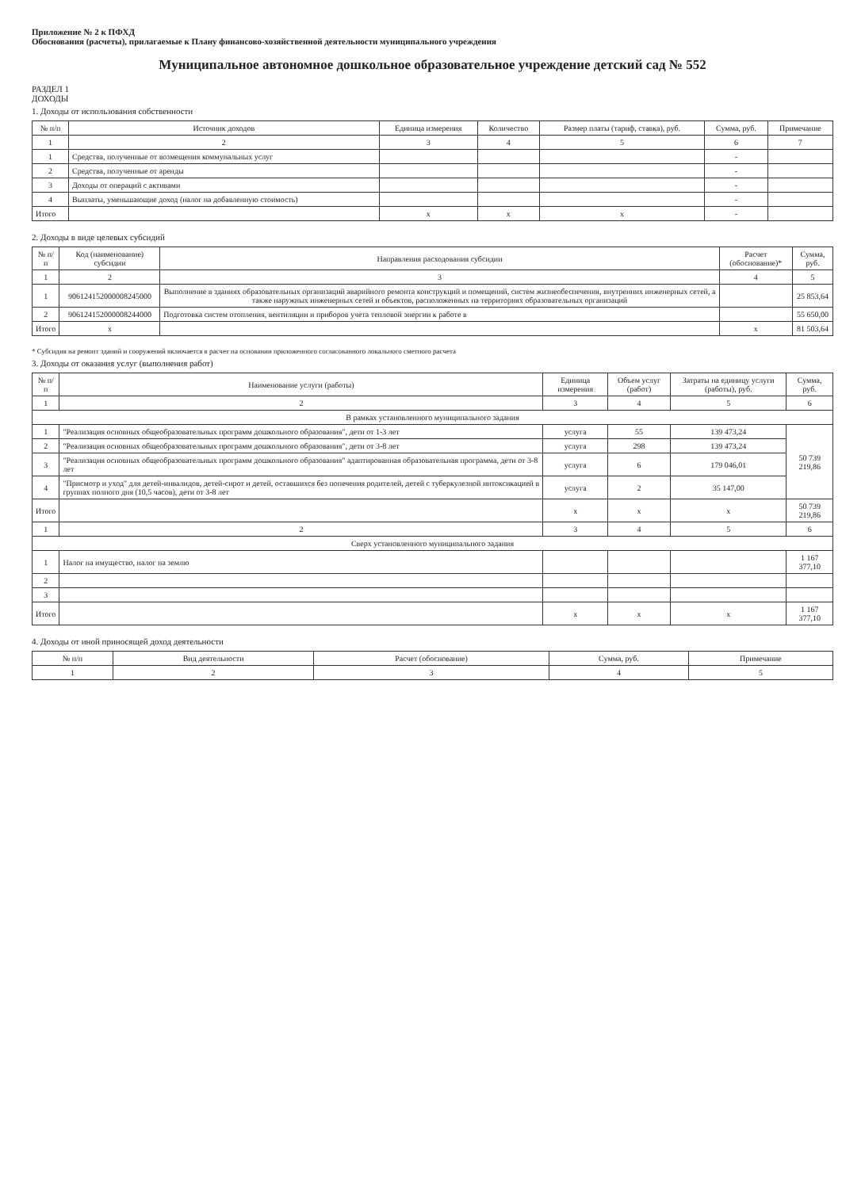Приложение № 2 к ПФХД
Обоснования (расчеты), прилагаемые к Плану финансово-хозяйственной деятельности муниципального учреждения
Муниципальное автономное дошкольное образовательное учреждение детский сад № 552
РАЗДЕЛ 1
ДОХОДЫ
1. Доходы от использования собственности
| № п/п | Источник доходов | Единица измерения | Количество | Размер платы (тариф, ставка), руб. | Сумма, руб. | Примечание |
| --- | --- | --- | --- | --- | --- | --- |
| 1 | 2 | 3 | 4 | 5 | 6 | 7 |
| 1 | Средства, полученные от возмещения коммунальных услуг | | | | - | |
| 2 | Средства, полученные от аренды | | | | - | |
| 3 | Доходы от операций с активами | | | | - | |
| 4 | Выплаты, уменьшающие доход (налог на добавленную стоимость) | | | | - | |
| Итого | | x | x | x | - | |
2. Доходы в виде целевых субсидий
| № п/п | Код (наименование) субсидии | Направления расходования субсидии | Расчет (обоснование)* | Сумма, руб. |
| --- | --- | --- | --- | --- |
| 1 | 2 | 3 | 4 | 5 |
| 1 | 906124152000008245000 | Выполнение в зданиях образовательных организаций аварийного ремонта конструкций и помещений, систем жизнеобеспечения, внутренних инженерных сетей, а также наружных инженерных сетей и объектов, расположенных на территориях образовательных организаций | | 25 853,64 |
| 2 | 906124152000008244000 | Подготовка систем отопления, вентиляции и приборов учета тепловой энергии к работе в | | 55 650,00 |
| Итого | x | | x | 81 503,64 |
* Субсидия на ремонт зданий и сооружений включается в расчет на основании приложенного согласованного локального сметного расчета
3. Доходы от оказания услуг (выполнения работ)
| № п/п | Наименование услуги (работы) | Единица измерения | Объем услуг (работ) | Затраты на единицу услуги (работы), руб. | Сумма, руб. |
| --- | --- | --- | --- | --- | --- |
| 1 | 2 | 3 | 4 | 5 | 6 |
| В рамках установленного муниципального задания | | | | | |
| 1 | "Реализация основных общеобразовательных программ дошкольного образования", дети от 1-3 лет | услуга | 55 | 139 473,24 | 50 739 219,86 |
| 2 | "Реализация основных общеобразовательных программ дошкольного образования", дети от 3-8 лет | услуга | 298 | 139 473,24 | |
| 3 | "Реализация основных общеобразовательных программ дошкольного образования" адаптированная образовательная программа, дети от 3-8 лет | услуга | 6 | 179 046,01 | |
| 4 | "Присмотр и уход" для детей-инвалидов, детей-сирот и детей, оставшихся без попечения родителей, детей с туберкулезной интоксикацией в группах полного дня (10,5 часов), дети от 3-8 лет | услуга | 2 | 35 147,00 | |
| Итого | | x | x | x | 50 739 219,86 |
| 1 | 2 | 3 | 4 | 5 | 6 |
| Сверх установленного муниципального задания | | | | | |
| 1 | Налог на имущество, налог на землю | | | | 1 167 377,10 |
| 2 | | | | | |
| 3 | | | | | |
| Итого | | x | x | x | 1 167 377,10 |
4. Доходы от иной приносящей доход деятельности
| № п/п | Вид деятельности | Расчет (обоснование) | Сумма, руб. | Примечание |
| --- | --- | --- | --- | --- |
| 1 | 2 | 3 | 4 | 5 |